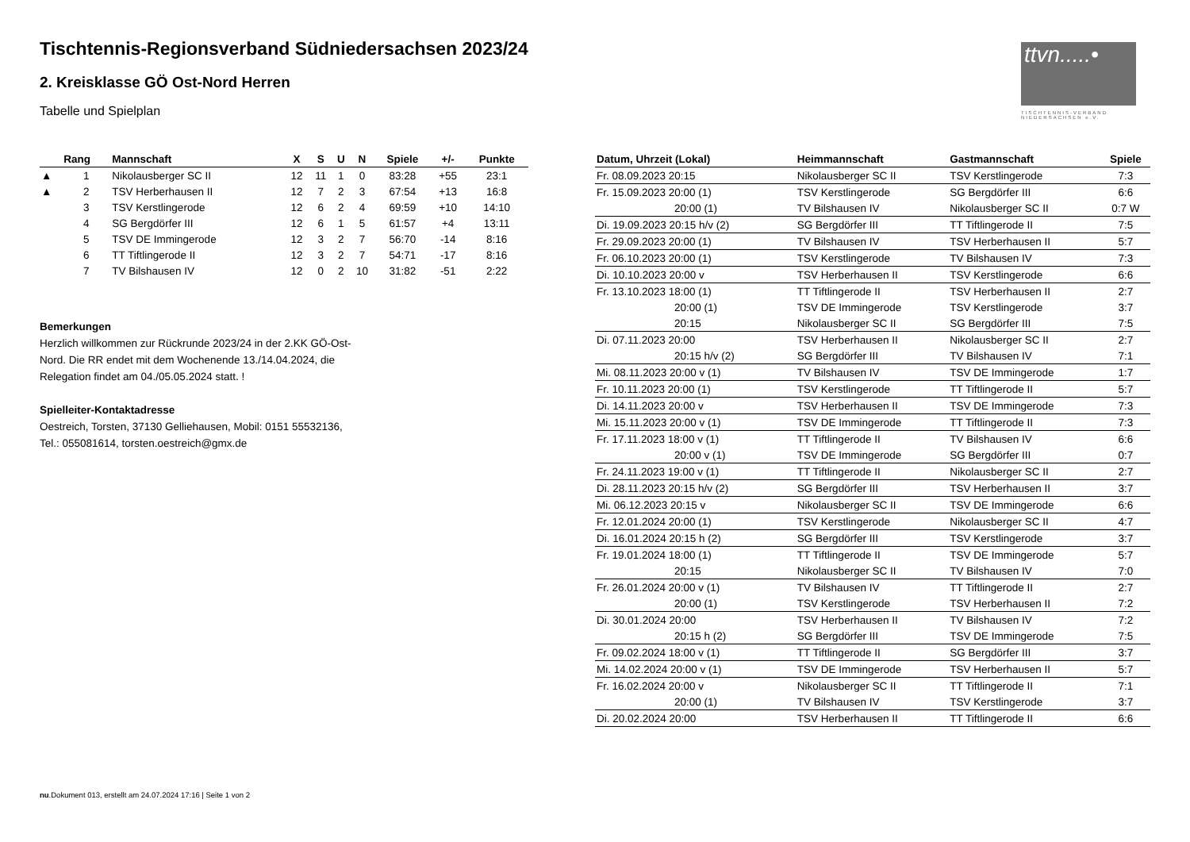Tischtennis-Regionsverband Südniedersachsen 2023/24
2. Kreisklasse GÖ Ost-Nord Herren
Tabelle und Spielplan
ttvn.....•
TISCHTENNIS-VERBAND NIEDERSACHSEN e.V.
| | Rang | Mannschaft | X | S | U | N | Spiele | +/- | Punkte |
| --- | --- | --- | --- | --- | --- | --- | --- | --- | --- |
| ▲ | 1 | Nikolausberger SC II | 12 | 11 | 1 | 0 | 83:28 | +55 | 23:1 |
| ▲ | 2 | TSV Herberhausen II | 12 | 7 | 2 | 3 | 67:54 | +13 | 16:8 |
| | 3 | TSV Kerstlingerode | 12 | 6 | 2 | 4 | 69:59 | +10 | 14:10 |
| | 4 | SG Bergdörfer III | 12 | 6 | 1 | 5 | 61:57 | +4 | 13:11 |
| | 5 | TSV DE Immingerode | 12 | 3 | 2 | 7 | 56:70 | -14 | 8:16 |
| | 6 | TT Tiftlingerode II | 12 | 3 | 2 | 7 | 54:71 | -17 | 8:16 |
| | 7 | TV Bilshausen IV | 12 | 0 | 2 | 10 | 31:82 | -51 | 2:22 |
Bemerkungen
Herzlich willkommen zur Rückrunde 2023/24 in der 2.KK GÖ-Ost-
Nord. Die RR endet mit dem Wochenende 13./14.04.2024, die
Relegation findet am 04./05.05.2024 statt. !
Spielleiter-Kontaktadresse
Oestreich, Torsten, 37130 Gelliehausen, Mobil: 0151 55532136,
Tel.: 055081614, torsten.oestreich@gmx.de
| Datum, Uhrzeit (Lokal) | Heimmannschaft | Gastmannschaft | Spiele |
| --- | --- | --- | --- |
| Fr. 08.09.2023 20:15 | Nikolausberger SC II | TSV Kerstlingerode | 7:3 |
| Fr. 15.09.2023 20:00 (1) | TSV Kerstlingerode | SG Bergdörfer III | 6:6 |
| 20:00 (1) | TV Bilshausen IV | Nikolausberger SC II | 0:7 W |
| Di. 19.09.2023 20:15 h/v (2) | SG Bergdörfer III | TT Tiftlingerode II | 7:5 |
| Fr. 29.09.2023 20:00 (1) | TV Bilshausen IV | TSV Herberhausen II | 5:7 |
| Fr. 06.10.2023 20:00 (1) | TSV Kerstlingerode | TV Bilshausen IV | 7:3 |
| Di. 10.10.2023 20:00 v | TSV Herberhausen II | TSV Kerstlingerode | 6:6 |
| Fr. 13.10.2023 18:00 (1) | TT Tiftlingerode II | TSV Herberhausen II | 2:7 |
| 20:00 (1) | TSV DE Immingerode | TSV Kerstlingerode | 3:7 |
| 20:15 | Nikolausberger SC II | SG Bergdörfer III | 7:5 |
| Di. 07.11.2023 20:00 | TSV Herberhausen II | Nikolausberger SC II | 2:7 |
| 20:15 h/v (2) | SG Bergdörfer III | TV Bilshausen IV | 7:1 |
| Mi. 08.11.2023 20:00 v (1) | TV Bilshausen IV | TSV DE Immingerode | 1:7 |
| Fr. 10.11.2023 20:00 (1) | TSV Kerstlingerode | TT Tiftlingerode II | 5:7 |
| Di. 14.11.2023 20:00 v | TSV Herberhausen II | TSV DE Immingerode | 7:3 |
| Mi. 15.11.2023 20:00 v (1) | TSV DE Immingerode | TT Tiftlingerode II | 7:3 |
| Fr. 17.11.2023 18:00 v (1) | TT Tiftlingerode II | TV Bilshausen IV | 6:6 |
| 20:00 v (1) | TSV DE Immingerode | SG Bergdörfer III | 0:7 |
| Fr. 24.11.2023 19:00 v (1) | TT Tiftlingerode II | Nikolausberger SC II | 2:7 |
| Di. 28.11.2023 20:15 h/v (2) | SG Bergdörfer III | TSV Herberhausen II | 3:7 |
| Mi. 06.12.2023 20:15 v | Nikolausberger SC II | TSV DE Immingerode | 6:6 |
| Fr. 12.01.2024 20:00 (1) | TSV Kerstlingerode | Nikolausberger SC II | 4:7 |
| Di. 16.01.2024 20:15 h (2) | SG Bergdörfer III | TSV Kerstlingerode | 3:7 |
| Fr. 19.01.2024 18:00 (1) | TT Tiftlingerode II | TSV DE Immingerode | 5:7 |
| 20:15 | Nikolausberger SC II | TV Bilshausen IV | 7:0 |
| Fr. 26.01.2024 20:00 v (1) | TV Bilshausen IV | TT Tiftlingerode II | 2:7 |
| 20:00 (1) | TSV Kerstlingerode | TSV Herberhausen II | 7:2 |
| Di. 30.01.2024 20:00 | TSV Herberhausen II | TV Bilshausen IV | 7:2 |
| 20:15 h (2) | SG Bergdörfer III | TSV DE Immingerode | 7:5 |
| Fr. 09.02.2024 18:00 v (1) | TT Tiftlingerode II | SG Bergdörfer III | 3:7 |
| Mi. 14.02.2024 20:00 v (1) | TSV DE Immingerode | TSV Herberhausen II | 5:7 |
| Fr. 16.02.2024 20:00 v | Nikolausberger SC II | TT Tiftlingerode II | 7:1 |
| 20:00 (1) | TV Bilshausen IV | TSV Kerstlingerode | 3:7 |
| Di. 20.02.2024 20:00 | TSV Herberhausen II | TT Tiftlingerode II | 6:6 |
nu.Dokument 013, erstellt am 24.07.2024 17:16 | Seite 1 von 2